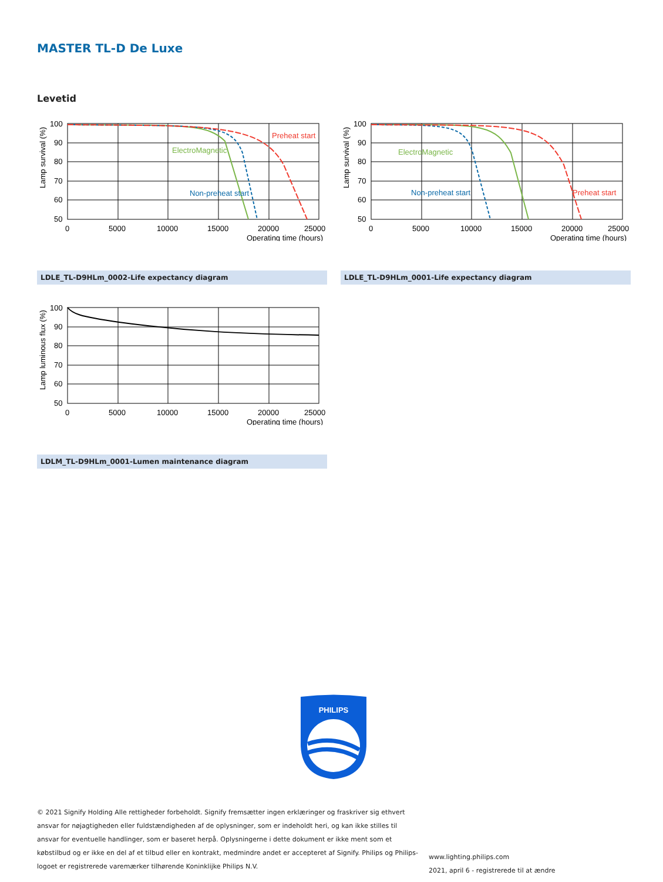MASTER TL-D De Luxe
Levetid
Lamp survival (%)
Preheat start
ElectroMagnetic
Non-preheat start
100
90
80
70
60
50
0
5000
10000
15000
20000
25000
Operating time (hours)
LDLE_TL-D9HLm_0002-Life expectancy diagram
Lamp survival (%)
Preheat start
ElectroMagnetic
Non-preheat start
100
90
80
70
60
50
0
5000
10000
15000
20000
25000
Operating time (hours)
LDLE_TL-D9HLm_0001-Life expectancy diagram
Lamp luminous flux (%)
100
90
80
70
60
50
0
5000
10000
15000
20000
25000
Operating time (hours)
LDLM_TL-D9HLm_0001-Lumen maintenance diagram
PHILIPS
© 2021 Signify Holding Alle rettigheder forbeholdt. Signify fremsætter ingen erklæringer og fraskriver sig ethvert ansvar for nøjagtigheden eller fuldstændigheden af de oplysninger, som er indeholdt heri, og kan ikke stilles til ansvar for eventuelle handlinger, som er baseret herpå. Oplysningerne i dette dokument er ikke ment som et købstilbud og er ikke en del af et tilbud eller en kontrakt, medmindre andet er accepteret af Signify. Philips og Philips-logoet er registrerede varemærker tilhørende Koninklijke Philips N.V.
www.lighting.philips.com
2021, april 6 - registrerede til at ændre